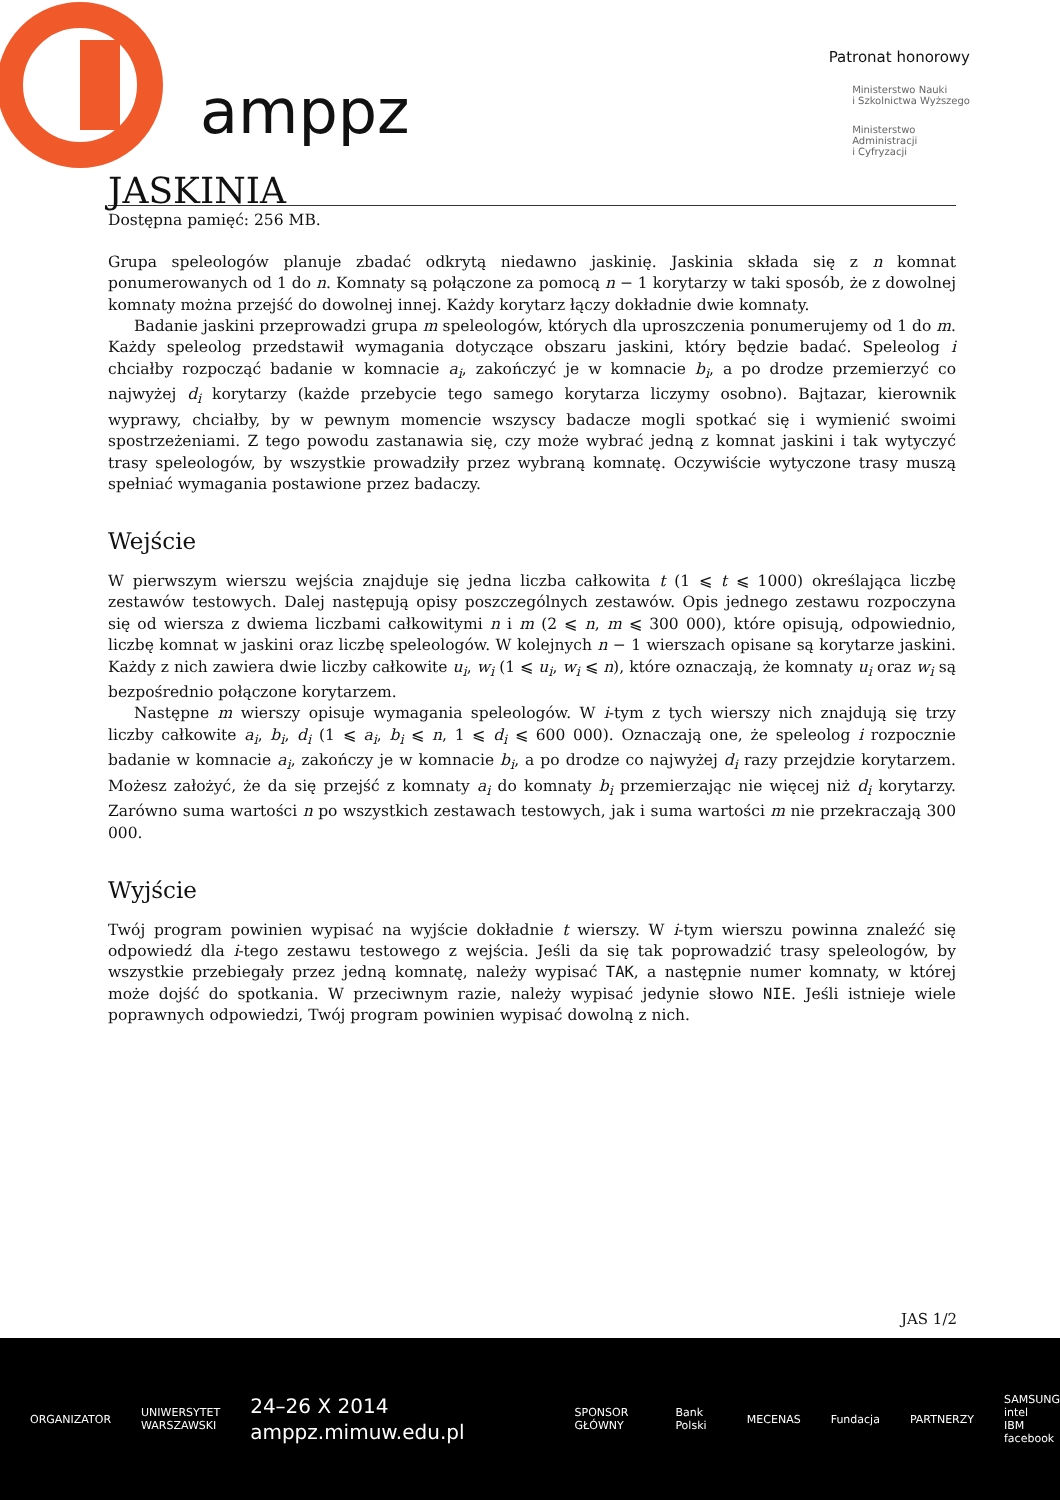amppz
Patronat honorowy
Ministerstwo Nauki
i Szkolnictwa Wyższego
Ministerstwo
Administracji
i Cyfryzacji
JASKINIA
Dostępna pamięć: 256 MB.
Grupa speleologów planuje zbadać odkrytą niedawno jaskinię. Jaskinia składa się z n komnat ponumerowanych od 1 do n. Komnaty są połączone za pomocą n − 1 korytarzy w taki sposób, że z dowolnej komnaty można przejść do dowolnej innej. Każdy korytarz łączy dokładnie dwie komnaty.
Badanie jaskini przeprowadzi grupa m speleologów, których dla uproszczenia ponumerujemy od 1 do m. Każdy speleolog przedstawił wymagania dotyczące obszaru jaskini, który będzie badać. Speleolog i chciałby rozpocząć badanie w komnacie a<sub>i</sub>, zakończyć je w komnacie b<sub>i</sub>, a po drodze przemierzyć co najwyżej d<sub>i</sub> korytarzy (każde przebycie tego samego korytarza liczymy osobno). Bajtazar, kierownik wyprawy, chciałby, by w pewnym momencie wszyscy badacze mogli spotkać się i wymienić swoimi spostrzeżeniami. Z tego powodu zastanawia się, czy może wybrać jedną z komnat jaskini i tak wytyczyć trasy speleologów, by wszystkie prowadziły przez wybraną komnatę. Oczywiście wytyczone trasy muszą spełniać wymagania postawione przez badaczy.
Wejście
W pierwszym wierszu wejścia znajduje się jedna liczba całkowita t (1 ⩽ t ⩽ 1000) określająca liczbę zestawów testowych. Dalej następują opisy poszczególnych zestawów. Opis jednego zestawu rozpoczyna się od wiersza z dwiema liczbami całkowitymi n i m (2 ⩽ n, m ⩽ 300 000), które opisują, odpowiednio, liczbę komnat w jaskini oraz liczbę speleologów. W kolejnych n − 1 wierszach opisane są korytarze jaskini. Każdy z nich zawiera dwie liczby całkowite u<sub>i</sub>, w<sub>i</sub> (1 ⩽ u<sub>i</sub>, w<sub>i</sub> ⩽ n), które oznaczają, że komnaty u<sub>i</sub> oraz w<sub>i</sub> są bezpośrednio połączone korytarzem.
Następne m wierszy opisuje wymagania speleologów. W i-tym z tych wierszy nich znajdują się trzy liczby całkowite a<sub>i</sub>, b<sub>i</sub>, d<sub>i</sub> (1 ⩽ a<sub>i</sub>, b<sub>i</sub> ⩽ n, 1 ⩽ d<sub>i</sub> ⩽ 600 000). Oznaczają one, że speleolog i rozpocznie badanie w komnacie a<sub>i</sub>, zakończy je w komnacie b<sub>i</sub>, a po drodze co najwyżej d<sub>i</sub> razy przejdzie korytarzem. Możesz założyć, że da się przejść z komnaty a<sub>i</sub> do komnaty b<sub>i</sub> przemierzając nie więcej niż d<sub>i</sub> korytarzy. Zarówno suma wartości n po wszystkich zestawach testowych, jak i suma wartości m nie przekraczają 300 000.
Wyjście
Twój program powinien wypisać na wyjście dokładnie t wierszy. W i-tym wierszu powinna znaleźć się odpowiedź dla i-tego zestawu testowego z wejścia. Jeśli da się tak poprowadzić trasy speleologów, by wszystkie przebiegały przez jedną komnatę, należy wypisać TAK, a następnie numer komnaty, w której może dojść do spotkania. W przeciwnym razie, należy wypisać jedynie słowo NIE. Jeśli istnieje wiele poprawnych odpowiedzi, Twój program powinien wypisać dowolną z nich.
JAS 1/2
ORGANIZATOR
UNIWERSYTET
WARSZAWSKI
24–26 X 2014
amppz.mimuw.edu.pl
SPONSOR GŁÓWNY Bank Polski MECENAS Fundacja PARTNERZY
SAMSUNG intel
IBM facebook